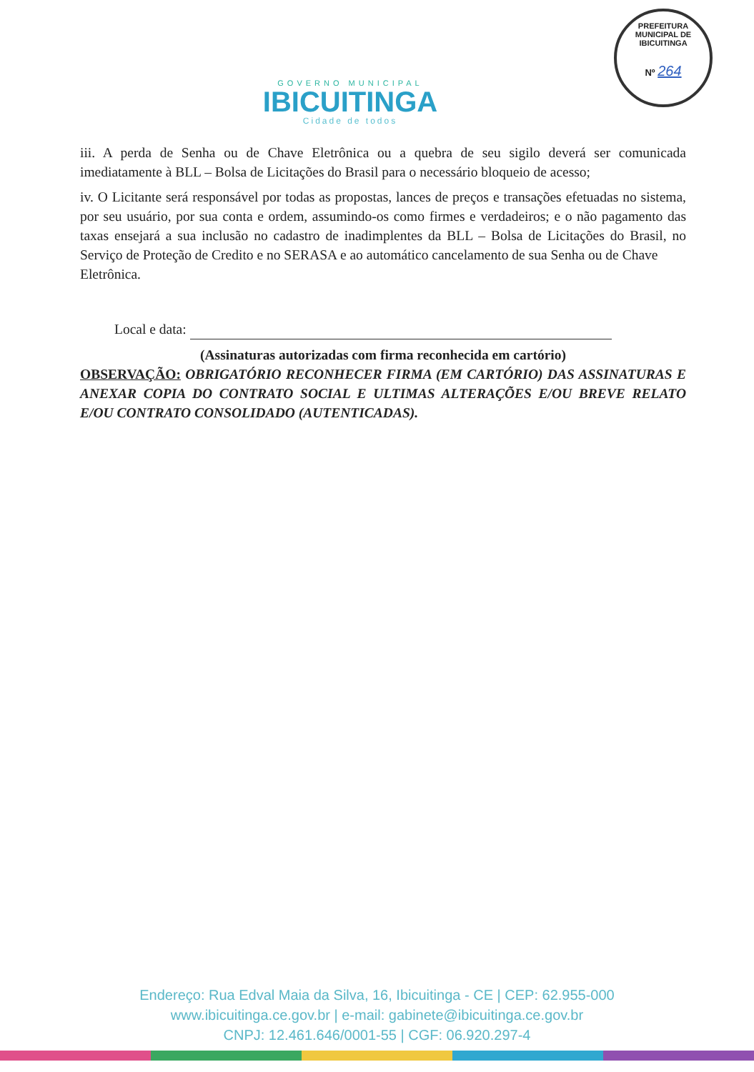GOVERNO MUNICIPAL
IBICUITINGA
Cidade de todos
PREFEITURA MUNICIPAL DE IBICUITINGA
Nº 264
iii. A perda de Senha ou de Chave Eletrônica ou a quebra de seu sigilo deverá ser comunicada imediatamente à BLL – Bolsa de Licitações do Brasil para o necessário bloqueio de acesso;
iv. O Licitante será responsável por todas as propostas, lances de preços e transações efetuadas no sistema, por seu usuário, por sua conta e ordem, assumindo-os como firmes e verdadeiros; e o não pagamento das taxas ensejará a sua inclusão no cadastro de inadimplentes da BLL – Bolsa de Licitações do Brasil, no Serviço de Proteção de Credito e no SERASA e ao automático cancelamento de sua Senha ou de Chave
Eletrônica.
Local e data:
(Assinaturas autorizadas com firma reconhecida em cartório)
OBSERVAÇÃO: OBRIGATÓRIO RECONHECER FIRMA (EM CARTÓRIO) DAS ASSINATURAS E ANEXAR COPIA DO CONTRATO SOCIAL E ULTIMAS ALTERAÇÕES E/OU BREVE RELATO E/OU CONTRATO CONSOLIDADO (AUTENTICADAS).
Endereço: Rua Edval Maia da Silva, 16, Ibicuitinga - CE | CEP: 62.955-000
www.ibicuitinga.ce.gov.br | e-mail: gabinete@ibicuitinga.ce.gov.br
CNPJ: 12.461.646/0001-55 | CGF: 06.920.297-4